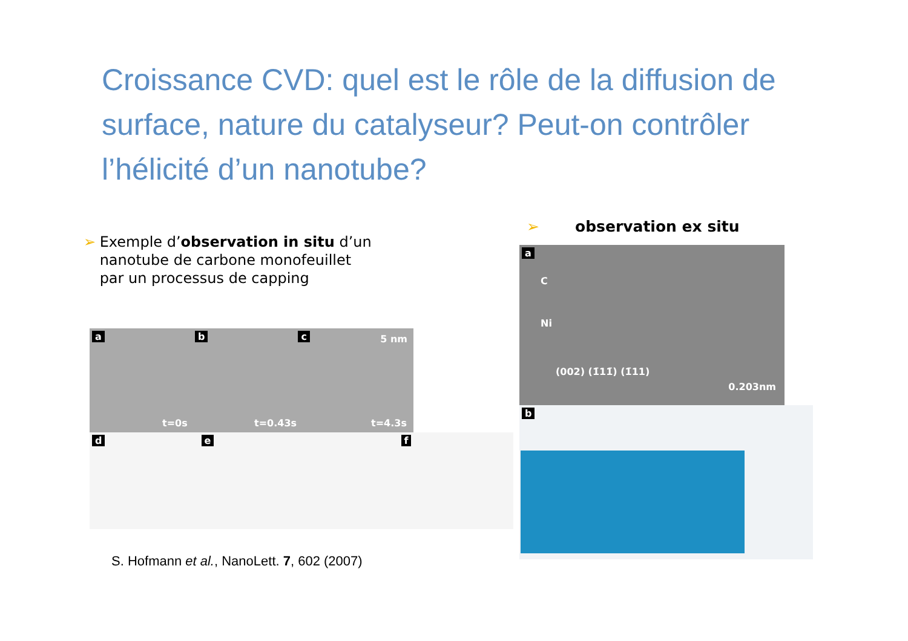Croissance CVD: quel est le rôle de la diffusion de surface, nature du catalyseur? Peut-on contrôler l’hélicité d’un nanotube?
➢ Exemple d’observation in situ d’un nanotube de carbone monofeuillet par un processus de capping
➢ observation ex situ
a b c 5 nm
t=0s t=0.43s t=4.3s
d e f
a
C
Ni
(002) (1̄11̄) (1̄11)
0.203nm
b
S. Hofmann et al., NanoLett. 7, 602 (2007)